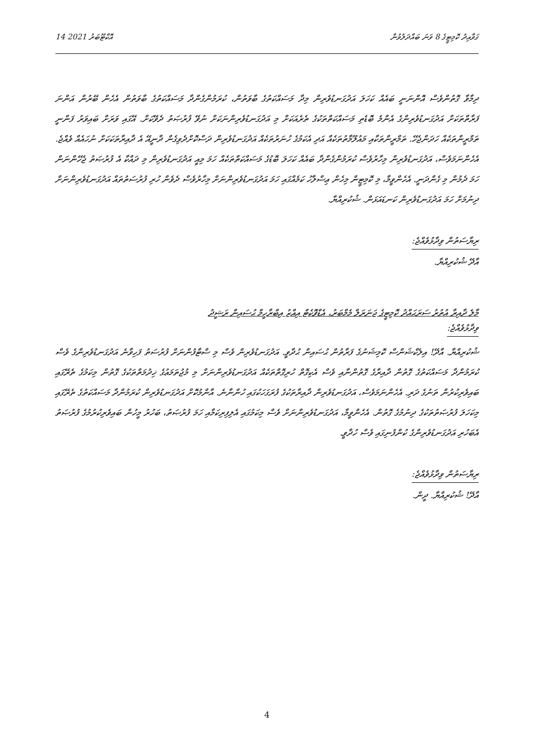14 އޮކްޓޫބަރު 2021 ގަވާއިދު ކޮމިޓީގެ 8 ވަނަ ބައްދަލުވުން
ދިމާވާ ގޮތުންވެސް އޮންނަނީ ބައެއް ކަހަލަ އަދުގަނޑުވެރިން މިދާ މަސައްކަތުގެ ބާވަތުން، ކުރަމުންގެންދާ މަސައްކަތުގެ ބާވަތުން އެހެން ބޭރުން އަންނަ ފަރާތްތަކަށް އަދުގަނޑުވެރިންގެ އެންމެ ބޮޑެތި މަސައްކަތްތަކުގެ ތެރެއަކަށް މި އަދުގަނޑުވެރިންނަކަށް ނުވޭ ފުރުޞަތު ދެވޭކަށް. އޭގައި ވަރަށް ބައިވަރު ފަންނީ ތަމްރީންތަކެއް ހަދަންޖެހޭ. ތަމްރީންތަކާއި މައުލޫމާތުތަކެއް އަދި އެކަމުގެ ހުނަރުތަކެއް އަދުގަނޑުވެރިން ދަސްކޮށްދެވިގެން ދާނީއޭ އެ ދާއިރާތަކަކަށް ނުހައެއް ވެއްޖެ. އެހެންނަމަވެސް، އަދުގަނޑުވެރިން މިހާރުވެސް ކުރަމުންގެންދާ ބައެއް ކަހަލަ ބޮޑުގެ މަސައްކަތްތަކެއް ހަމަ މިއީ އަދުގަނޑުވެރިން މި ދައްކާ އެ ފުރުޞަތު ޖެހޭންނަން ހަމަ ދެމުން މި ގެންދަނީ. އެހެންވީމާ، މި ކޮމިޓީން މިހެން ޢިސްލާހު ކަމެއްގައި ހަމަ އަދުގަނޑުވެރިންނަށް މިހާރުވެސް ދެވެން ހުރި ފުރުސަތުތައް އަދުގަނޑުވެރިންނަށް ދިނުމަށް ހަމަ އަދުގަނޑުވެރިން ކަނޑައަޅަން. ޝުކުރިއްޔާ.
ރިޔާސަތުން ވިދާޅުވެއްޖެ:
އާދޭ ޝުކުރިއްޔާ.
މާލެ ދާއިރާ އުތުރު ސަރަޙައްދު ކޮމިޓީގެ ޖަނަރަލް މެމްބަރު، އެޑްވޮކެޓް އިއްޒު އިބްރާހީމް ޙުސައިން ރަޝީދު
ވިދާޅުވެއްޖެ:
ޝުކުރިއްޔާ. އާދޭ! އިލެކްޝަންސް ކޮމިޝަނުގެ ފަރާތުން ޙުސައިން ޙުދާވީ. އަދުގަނޑުވެރިން ވެސް މި ސްޓާފުންނަށް ފުރުސަތު ފަހިވާނެ އަދުގަނޑުވެރިންގެ ވެސް ކުރަމުންދާ މަސައްކަތުގެ ގޮތުން ދާއިރާގެ ގޮތުންނާއި ވެސް އެކިގޮތް ހުރިގޮތްތަކެއް އަދުގަނޑުވެރިންނަށް މި މުޖުތަމަޢުގެ ޚިދުމަތްތަކުގެ ގޮތުން މިކަމުގެ ތެރޭގައި ބައިވެރިކުރުން ތަނުގެ ދަރި. އެހެންނަމަވެސް، އަދުގަނޑުވެރިން ދާއިރާތަކުގެ ފުރަގަހަކުގައި ހުންނާނެ. އާންމުކޮށް އަދުގަނޑުވެރިން ކުރަމުންދާ މަސައްކަތުގެ ތެރޭގައި މިކަހަލަ ފުރުޞަތުތަކުގެ ދިނުމުގެ ގޮތުން. އެހެންވީމާ، އަދުގަނޑުވެރިންނަށް ވެސް މިކަމުގައި އެލިފިރިކަމާއި ހަމަ ފުރުޞަތު، ބަހުރު މީހުން ބައިވެރިކުރުމުގެ ފުރުޞަތު އެބަހުރި އަދުގަނޑުވެރިންގެ ކުންފުނިގައި ވެސް ހުދާވީ.
ރިޔާސަތުން ވިދާޅުވެއްޖެ:
އާދޭ! ޝުކުރިއްޔާ. ދީން.
4